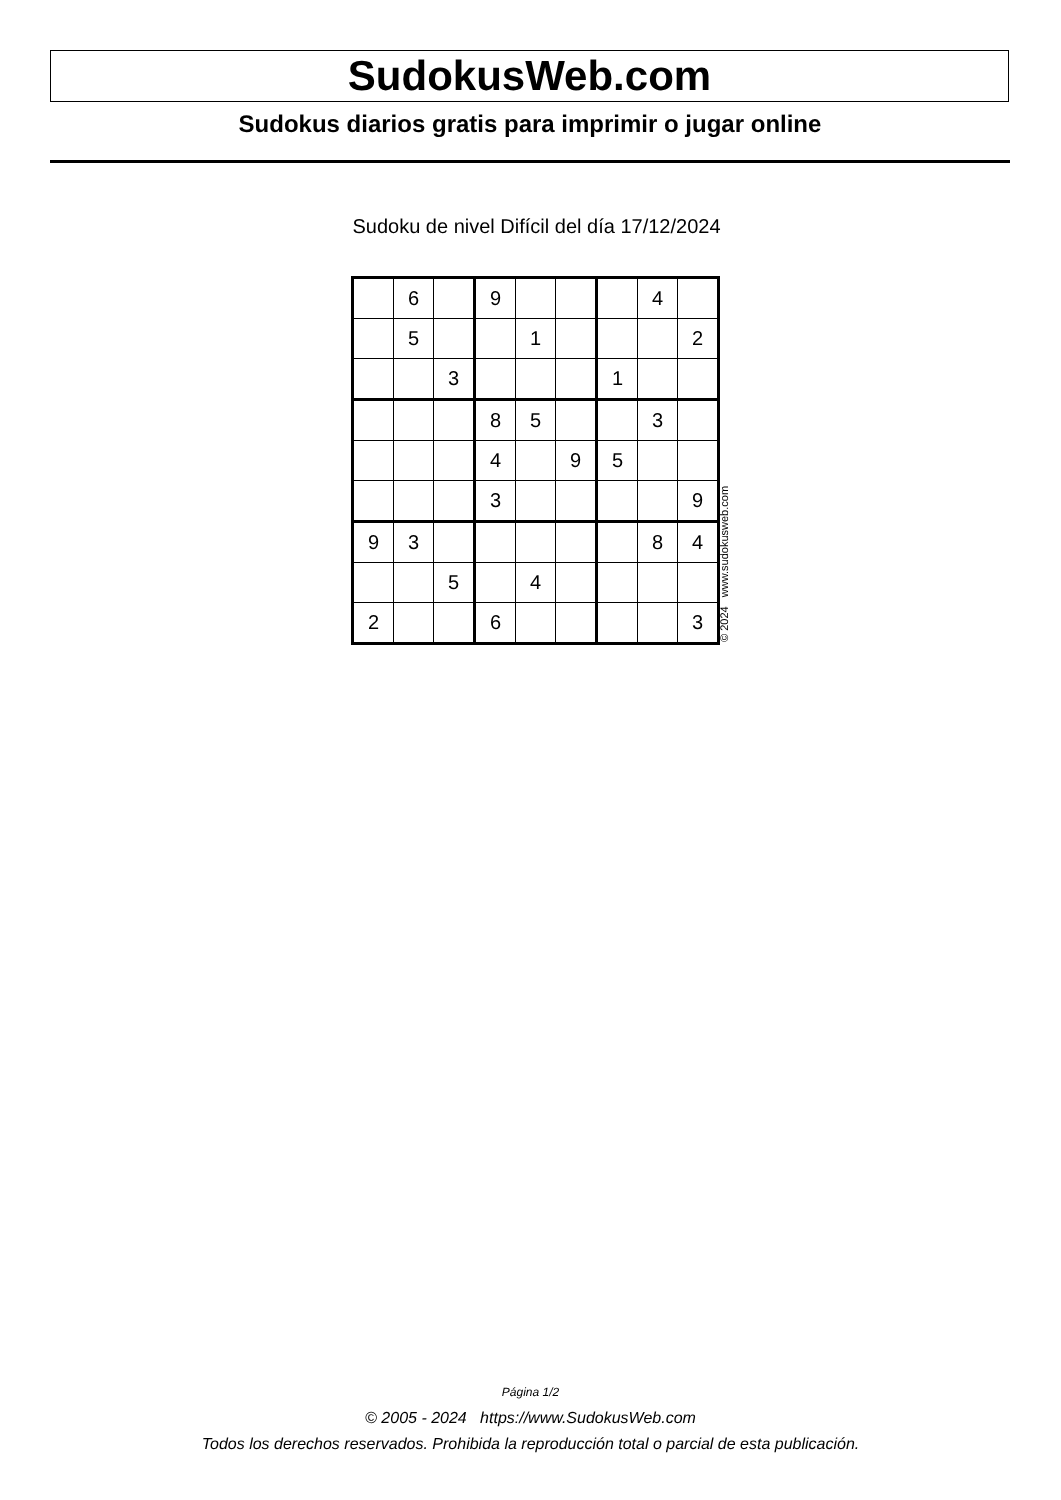SudokusWeb.com
Sudokus diarios gratis para imprimir o jugar online
Sudoku de nivel Difícil del día 17/12/2024
| | 6 | | 9 | | | | 4 | |
| | 5 | | | 1 | | | | 2 |
| | | 3 | | | | 1 | | |
| | | | 8 | 5 | | | 3 | |
| | | | 4 | | 9 | 5 | | |
| | | | 3 | | | | | 9 |
| 9 | 3 | | | | | | 8 | 4 |
| | | 5 | | 4 | | | | |
| 2 | | | 6 | | | | | 3 |
© 2024 www.sudokusweb.com
Página 1/2
© 2005 - 2024 https://www.SudokusWeb.com
Todos los derechos reservados. Prohibida la reproducción total o parcial de esta publicación.